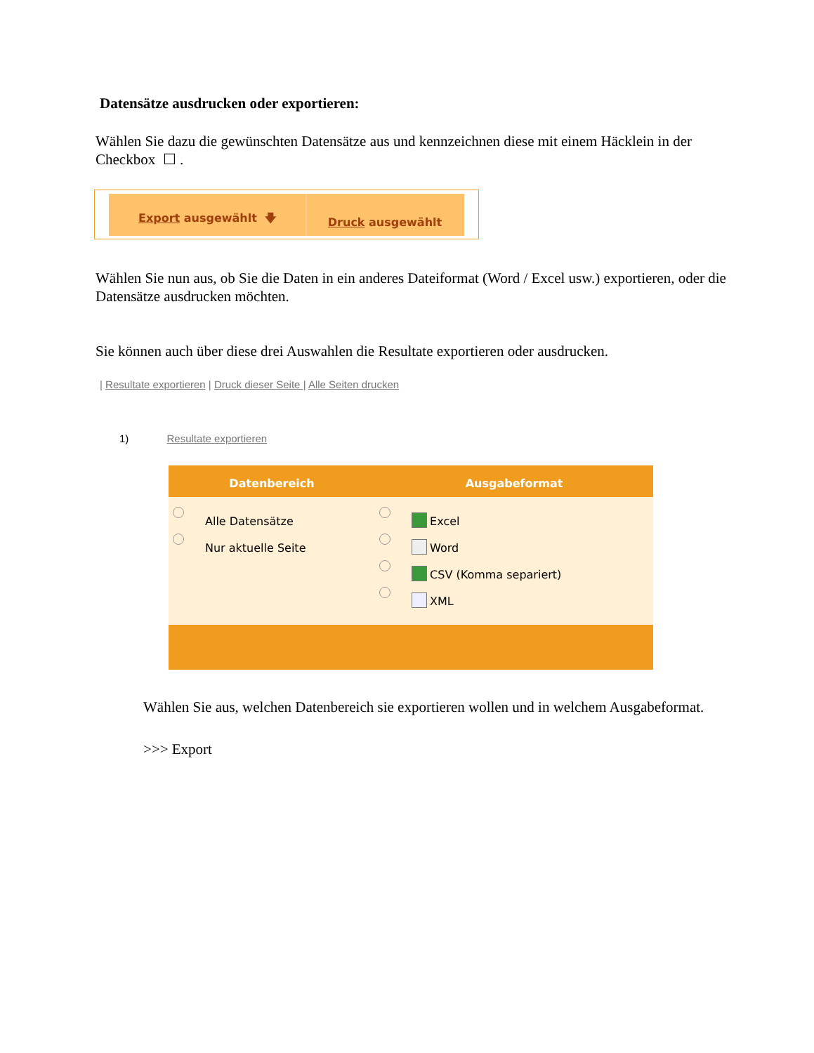Datensätze ausdrucken oder exportieren:
Wählen Sie dazu die gewünschten Datensätze aus und kennzeichnen diese mit einem Häcklein in der Checkbox ☐ .
Export ausgewählt 🡇 Druck ausgewählt
Wählen Sie nun aus, ob Sie die Daten in ein anderes Dateiformat (Word / Excel usw.) exportieren, oder die Datensätze ausdrucken möchten.
Sie können auch über diese drei Auswahlen die Resultate exportieren oder ausdrucken.
| Resultate exportieren | Druck dieser Seite | Alle Seiten drucken
1) Resultate exportieren
| Datenbereich | Ausgabeformat |
| --- | --- |
| Alle Datensätze Nur aktuelle Seite | Excel Word CSV (Komma separiert) XML |
Wählen Sie aus, welchen Datenbereich sie exportieren wollen und in welchem Ausgabeformat.
>>> Export